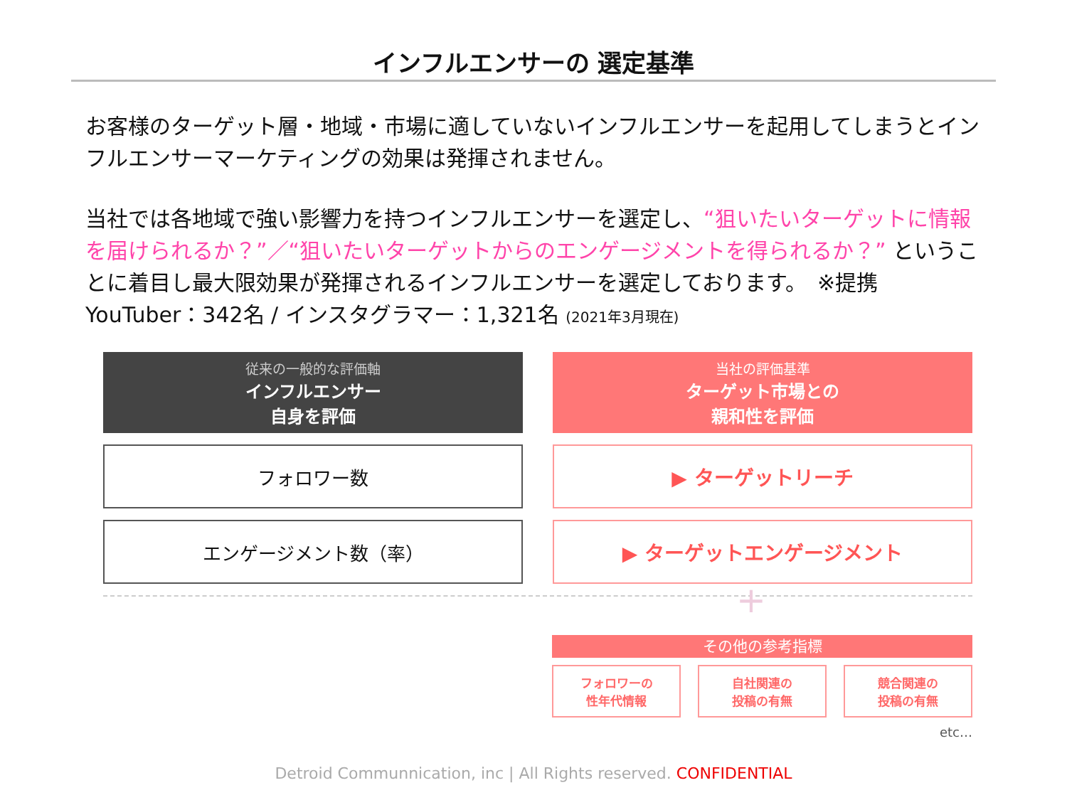インフルエンサーの 選定基準
お客様のターゲット層・地域・市場に適していないインフルエンサーを起用してしまうとインフルエンサーマーケティングの効果は発揮されません。
当社では各地域で強い影響力を持つインフルエンサーを選定し、“狙いたいターゲットに情報を届けられるか？”／“狙いたいターゲットからのエンゲージメントを得られるか？” ということに着目し最大限効果が発揮されるインフルエンサーを選定しております。　※提携YouTuber：342名 / インスタグラマー：1,321名 (2021年3月現在)
従来の一般的な評価軸
インフルエンサー
自身を評価
当社の評価基準
ターゲット市場との
親和性を評価
フォロワー数 ▶ ターゲットリーチ
エンゲージメント数（率） ▶ ターゲットエンゲージメント
+
その他の参考指標
フォロワーの
性年代情報
自社関連の
投稿の有無
競合関連の
投稿の有無
etc…
Detroid Communnication, inc | All Rights reserved. CONFIDENTIAL